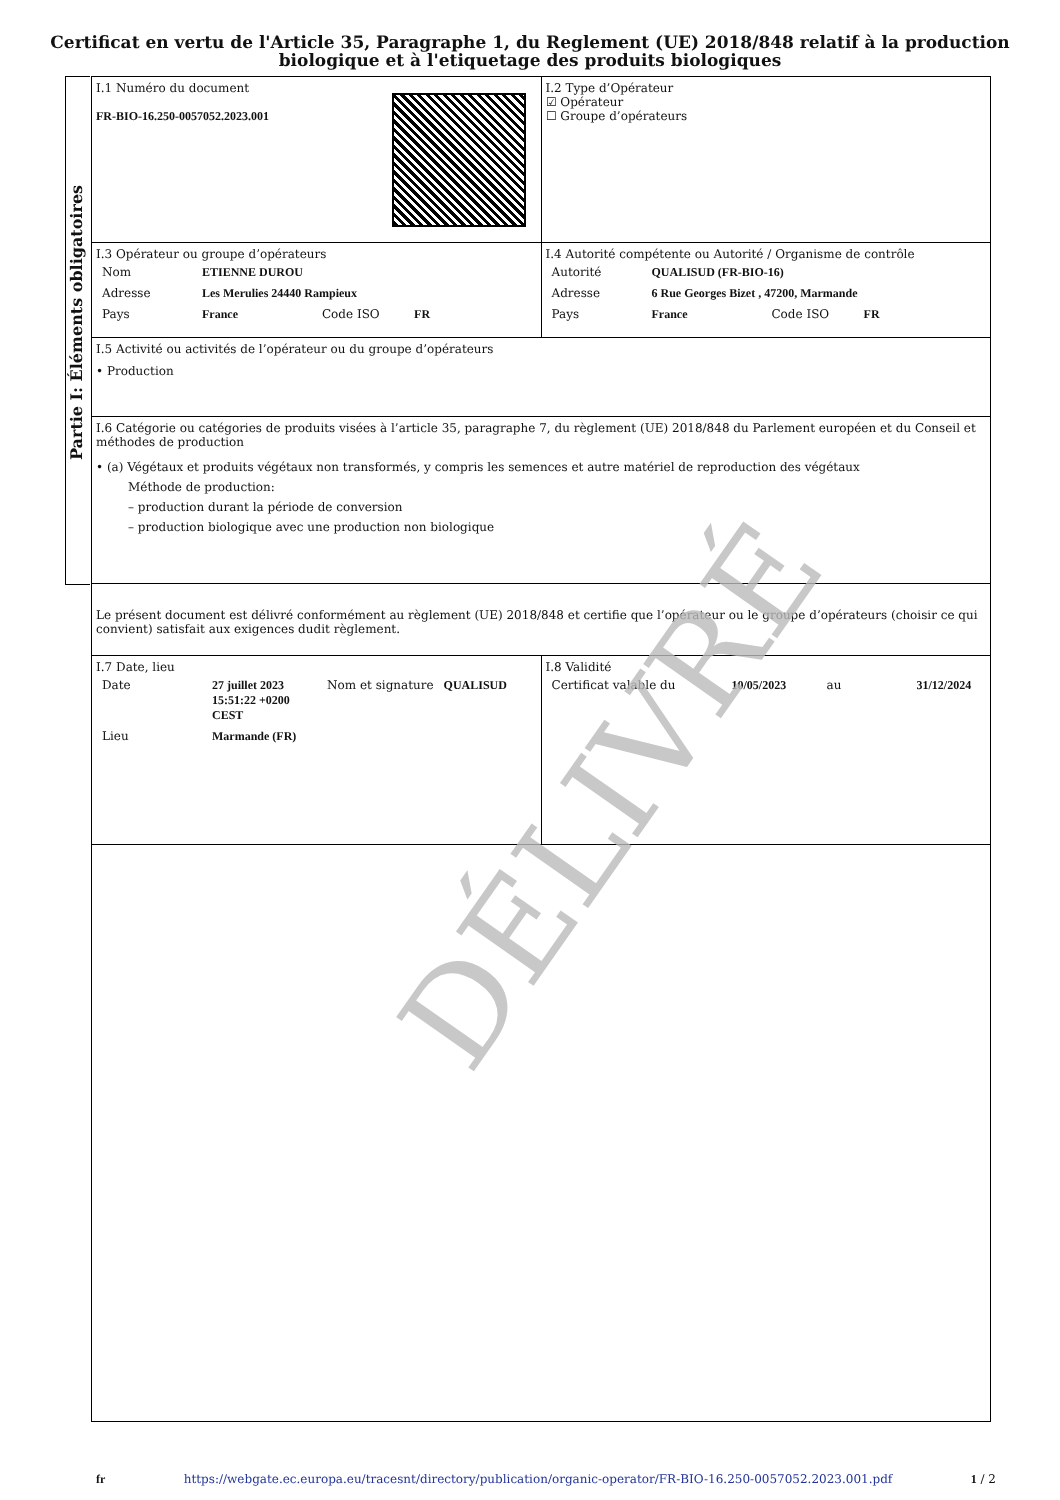Certificat en vertu de l'Article 35, Paragraphe 1, du Reglement (UE) 2018/848 relatif à la production
biologique et à l'etiquetage des produits biologiques
Partie I: Éléments obligatoires
I.1 Numéro du document
FR-BIO-16.250-0057052.2023.001
I.2 Type d’Opérateur
☑ Opérateur
☐ Groupe d’opérateurs
I.3 Opérateur ou groupe d’opérateurs
| Nom | ETIENNE DUROU |
| Adresse | Les Merulies 24440 Rampieux |
| Pays | France Code ISO FR |
I.4 Autorité compétente ou Autorité / Organisme de contrôle
| Autorité | QUALISUD (FR-BIO-16) |
| Adresse | 6 Rue Georges Bizet , 47200, Marmande |
| Pays | France Code ISO FR |
I.5 Activité ou activités de l’opérateur ou du groupe d’opérateurs
• Production
I.6 Catégorie ou catégories de produits visées à l’article 35, paragraphe 7, du règlement (UE) 2018/848 du Parlement européen et du Conseil et méthodes de production
• (a) Végétaux et produits végétaux non transformés, y compris les semences et autre matériel de reproduction des végétaux
Méthode de production:
– production durant la période de conversion
– production biologique avec une production non biologique
Le présent document est délivré conformément au règlement (UE) 2018/848 et certifie que l’opérateur ou le groupe d’opérateurs (choisir ce qui convient) satisfait aux exigences dudit règlement.
I.7 Date, lieu
| Date | 27 juillet 2023 15:51:22 +0200 CEST | Nom et signature | QUALISUD |
| Lieu | Marmande (FR) | | |
I.8 Validité
| Certificat valable du | 10/05/2023 | au | 31/12/2024 |
DÉLIVRÉ
fr https://webgate.ec.europa.eu/tracesnt/directory/publication/organic-operator/FR-BIO-16.250-0057052.2023.001.pdf 1 / 2